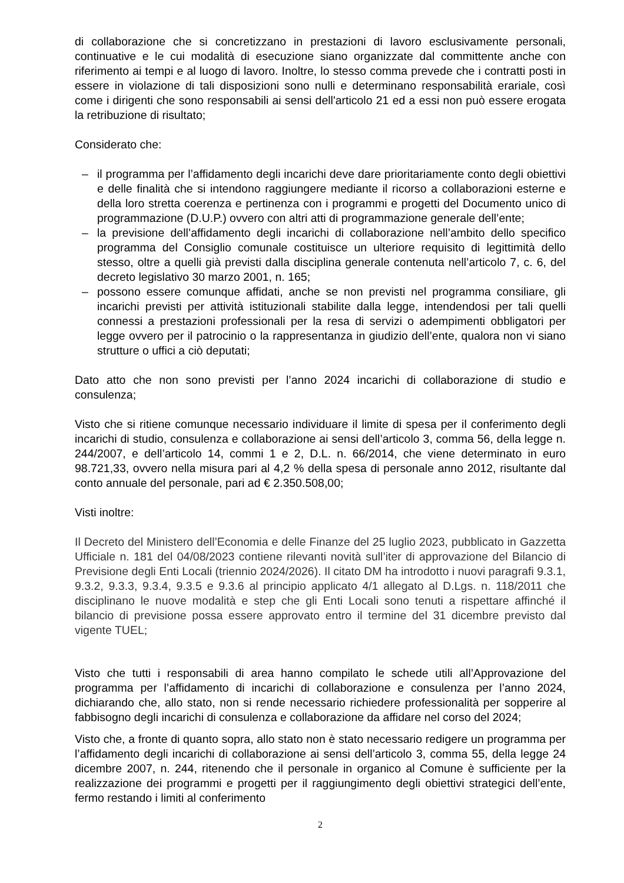di collaborazione che si concretizzano in prestazioni di lavoro esclusivamente personali, continuative e le cui modalità di esecuzione siano organizzate dal committente anche con riferimento ai tempi e al luogo di lavoro. Inoltre, lo stesso comma prevede che i contratti posti in essere in violazione di tali disposizioni sono nulli e determinano responsabilità erariale, così come i dirigenti che sono responsabili ai sensi dell'articolo 21 ed a essi non può essere erogata la retribuzione di risultato;
Considerato che:
– il programma per l’affidamento degli incarichi deve dare prioritariamente conto degli obiettivi e delle finalità che si intendono raggiungere mediante il ricorso a collaborazioni esterne e della loro stretta coerenza e pertinenza con i programmi e progetti del Documento unico di programmazione (D.U.P.) ovvero con altri atti di programmazione generale dell’ente;
– la previsione dell’affidamento degli incarichi di collaborazione nell’ambito dello specifico programma del Consiglio comunale costituisce un ulteriore requisito di legittimità dello stesso, oltre a quelli già previsti dalla disciplina generale contenuta nell’articolo 7, c. 6, del decreto legislativo 30 marzo 2001, n. 165;
– possono essere comunque affidati, anche se non previsti nel programma consiliare, gli incarichi previsti per attività istituzionali stabilite dalla legge, intendendosi per tali quelli connessi a prestazioni professionali per la resa di servizi o adempimenti obbligatori per legge ovvero per il patrocinio o la rappresentanza in giudizio dell’ente, qualora non vi siano strutture o uffici a ciò deputati;
Dato atto che non sono previsti per l’anno 2024 incarichi di collaborazione di studio e consulenza;
Visto che si ritiene comunque necessario individuare il limite di spesa per il conferimento degli incarichi di studio, consulenza e collaborazione ai sensi dell’articolo 3, comma 56, della legge n. 244/2007, e dell’articolo 14, commi 1 e 2, D.L. n. 66/2014, che viene determinato in euro 98.721,33, ovvero nella misura pari al 4,2 % della spesa di personale anno 2012, risultante dal conto annuale del personale, pari ad € 2.350.508,00;
Visti inoltre:
Il Decreto del Ministero dell’Economia e delle Finanze del 25 luglio 2023, pubblicato in Gazzetta Ufficiale n. 181 del 04/08/2023 contiene rilevanti novità sull’iter di approvazione del Bilancio di Previsione degli Enti Locali (triennio 2024/2026). Il citato DM ha introdotto i nuovi paragrafi 9.3.1, 9.3.2, 9.3.3, 9.3.4, 9.3.5 e 9.3.6 al principio applicato 4/1 allegato al D.Lgs. n. 118/2011 che disciplinano le nuove modalità e step che gli Enti Locali sono tenuti a rispettare affinché il bilancio di previsione possa essere approvato entro il termine del 31 dicembre previsto dal vigente TUEL;
Visto che tutti i responsabili di area hanno compilato le schede utili all’Approvazione del programma per l’affidamento di incarichi di collaborazione e consulenza per l’anno 2024, dichiarando che, allo stato, non si rende necessario richiedere professionalità per sopperire al fabbisogno degli incarichi di consulenza e collaborazione da affidare nel corso del 2024;
Visto che, a fronte di quanto sopra, allo stato non è stato necessario redigere un programma per l’affidamento degli incarichi di collaborazione ai sensi dell’articolo 3, comma 55, della legge 24 dicembre 2007, n. 244, ritenendo che il personale in organico al Comune è sufficiente per la realizzazione dei programmi e progetti per il raggiungimento degli obiettivi strategici dell’ente, fermo restando i limiti al conferimento
2